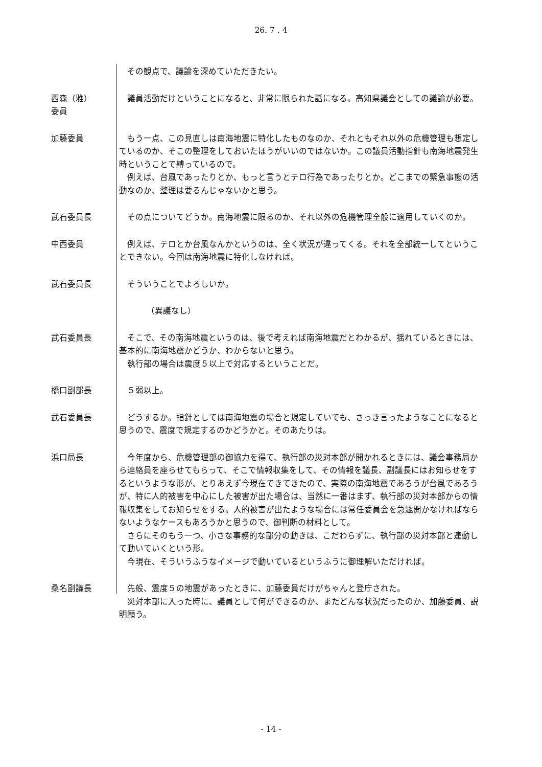26. 7 . 4
その観点で、議論を深めていただきたい。
西森（雅）
委員
議員活動だけということになると、非常に限られた話になる。高知県議会としての議論が必要。
加藤委員 もう一点、この見直しは南海地震に特化したものなのか、それともそれ以外の危機管理も想定しているのか、そこの整理をしておいたほうがいいのではないか。この議員活動指針も南海地震発生時ということで縛っているので。
例えば、台風であったりとか、もっと言うとテロ行為であったりとか。どこまでの緊急事態の活動なのか、整理は要るんじゃないかと思う。
武石委員長 その点についてどうか。南海地震に限るのか、それ以外の危機管理全般に適用していくのか。
中西委員 例えば、テロとか台風なんかというのは、全く状況が違ってくる。それを全部統一してということできない。今回は南海地震に特化しなければ。
武石委員長 そういうことでよろしいか。
（異議なし）
武石委員長 そこで、その南海地震というのは、後で考えれば南海地震だとわかるが、揺れているときには、基本的に南海地震かどうか、わからないと思う。
執行部の場合は震度５以上で対応するということだ。
橋口副部長 ５弱以上。
武石委員長 どうするか。指針としては南海地震の場合と規定していても、さっき言ったようなことになると思うので、震度で規定するのかどうかと。そのあたりは。
浜口局長 今年度から、危機管理部の御協力を得て、執行部の災対本部が開かれるときには、議会事務局から連絡員を座らせてもらって、そこで情報収集をして、その情報を議長、副議長にはお知らせをするというような形が、とりあえず今現在できてきたので、実際の南海地震であろうが台風であろうが、特に人的被害を中心にした被害が出た場合は、当然に一番はまず、執行部の災対本部からの情報収集をしてお知らせをする。人的被害が出たような場合には常任委員会を急遽開かなければならないようなケースもあろうかと思うので、御判断の材料として。
さらにそのもう一つ、小さな事務的な部分の動きは、こだわらずに、執行部の災対本部と連動して動いていくという形。
今現在、そういうふうなイメージで動いているというふうに御理解いただければ。
桑名副議長 先般、震度５の地震があったときに、加藤委員だけがちゃんと登庁された。
災対本部に入った時に、議員として何ができるのか、またどんな状況だったのか、加藤委員、説明願う。
- 14 -